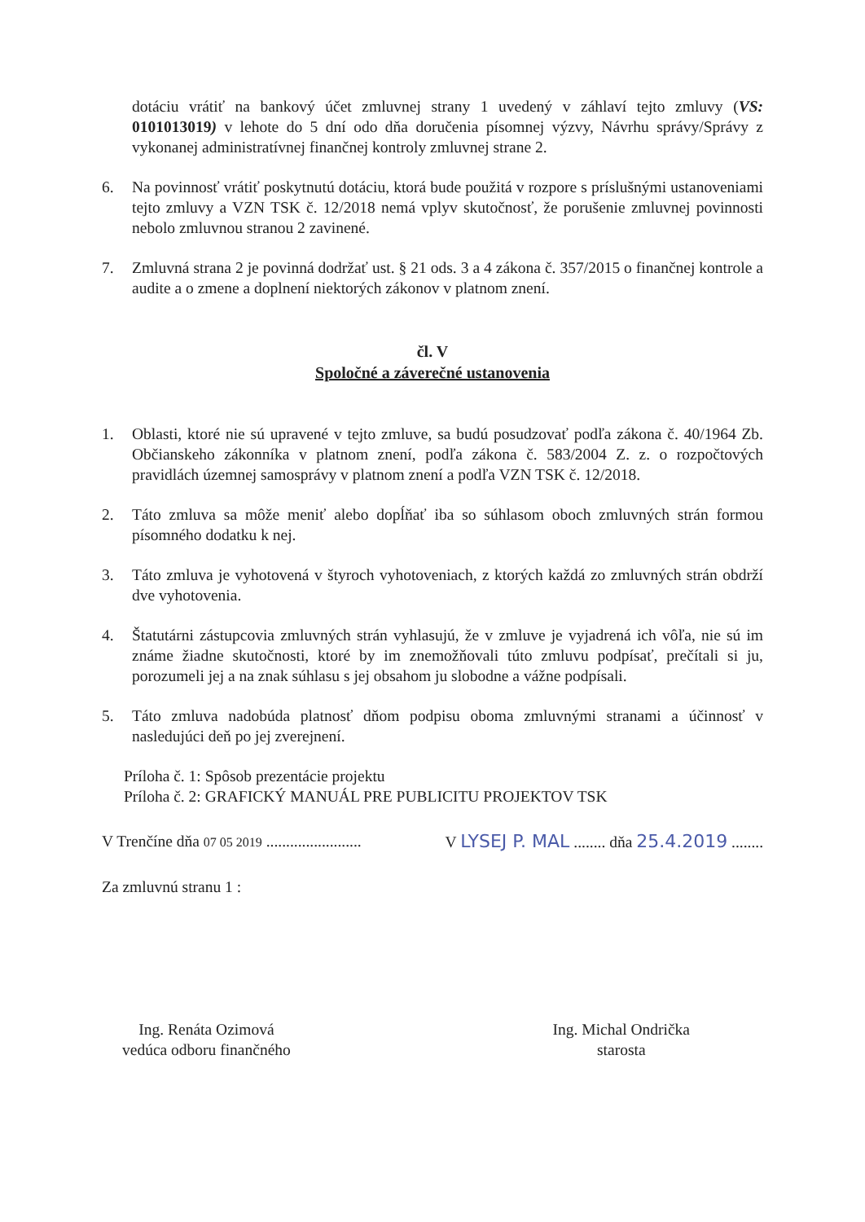dotáciu vrátiť na bankový účet zmluvnej strany 1 uvedený v záhlaví tejto zmluvy (VS: 0101013019) v lehote do 5 dní odo dňa doručenia písomnej výzvy, Návrhu správy/Správy z vykonanej administratívnej finančnej kontroly zmluvnej strane 2.
6. Na povinnosť vrátiť poskytnutú dotáciu, ktorá bude použitá v rozpore s príslušnými ustanoveniami tejto zmluvy a VZN TSK č. 12/2018 nemá vplyv skutočnosť, že porušenie zmluvnej povinnosti nebolo zmluvnou stranou 2 zavinené.
7. Zmluvná strana 2 je povinná dodržať ust. § 21 ods. 3 a 4 zákona č. 357/2015 o finančnej kontrole a audite a o zmene a doplnení niektorých zákonov v platnom znení.
čl. V
Spoločné a záverečné ustanovenia
1. Oblasti, ktoré nie sú upravené v tejto zmluve, sa budú posudzovať podľa zákona č. 40/1964 Zb. Občianskeho zákonníka v platnom znení, podľa zákona č. 583/2004 Z. z. o rozpočtových pravidlách územnej samosprávy v platnom znení a podľa VZN TSK č. 12/2018.
2. Táto zmluva sa môže meniť alebo dopĺňať iba so súhlasom oboch zmluvných strán formou písomného dodatku k nej.
3. Táto zmluva je vyhotovená v štyroch vyhotoveniach, z ktorých každá zo zmluvných strán obdrží dve vyhotovenia.
4. Štatutárni zástupcovia zmluvných strán vyhlasujú, že v zmluve je vyjadrená ich vôľa, nie sú im známe žiadne skutočnosti, ktoré by im znemožňovali túto zmluvu podpísať, prečítali si ju, porozumeli jej a na znak súhlasu s jej obsahom ju slobodne a vážne podpísali.
5. Táto zmluva nadobúda platnosť dňom podpisu oboma zmluvnými stranami a účinnosť v nasledujúci deň po jej zverejnení.
Príloha č. 1: Spôsob prezentácie projektu
Príloha č. 2: GRAFICKÝ MANUÁL PRE PUBLICITU PROJEKTOV TSK
V Trenčíne dňa 07 05 2019 ........................
V LYSEJ P. MAL ........ dňa 25.4.2019 ........
Za zmluvnú stranu 1 :
Ing. Renáta Ozimová
vedúca odboru finančného
Ing. Michal Ondrička
starosta